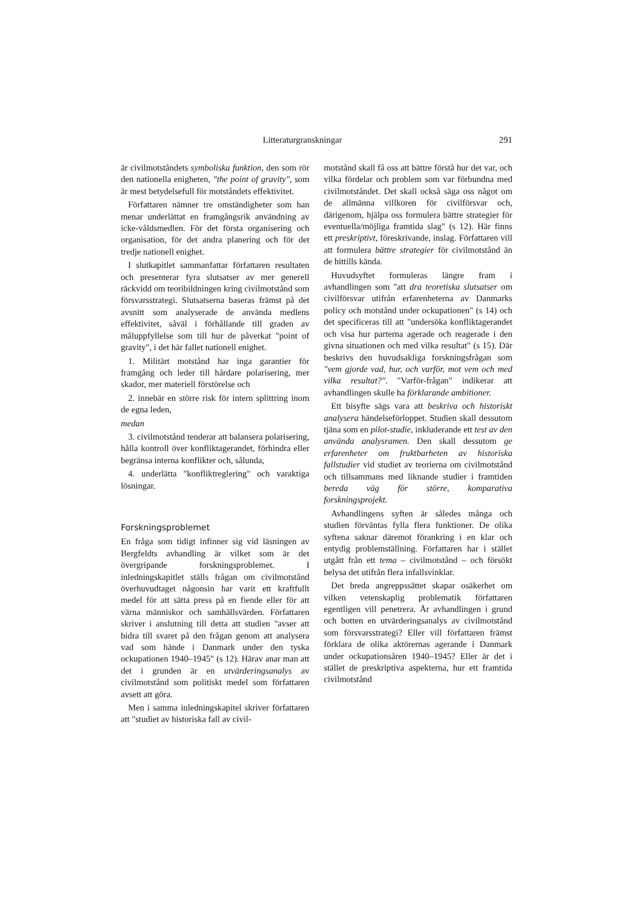Litteraturgranskningar 291
är civilmotståndets symboliska funktion, den som rör den nationella enigheten, "the point of gravity", som är mest betydelsefull för motståndets effektivitet.
Författaren nämner tre omständigheter som han menar underlättat en framgångsrik användning av icke-våldsmedlen. För det första organisering och organisation, för det andra planering och för det tredje nationell enighet.
I slutkapitlet sammanfattar författaren resultaten och presenterar fyra slutsatser av mer generell räckvidd om teoribildningen kring civilmotstånd som försvarsstrategi. Slutsatserna baseras främst på det avsnitt som analyserade de använda medlens effektivitet, såväl i förhållande till graden av måluppfyllelse som till hur de påverkat "point of gravity", i det här fallet nationell enighet.
1. Militärt motstånd har inga garantier för framgång och leder till hårdare polarisering, mer skador, mer materiell förstörelse och
2. innebär en större risk för intern splittring inom de egna leden,
medan
3. civilmotstånd tenderar att balansera polarisering, hålla kontroll över konfliktagerandet, förhindra eller begränsa interna konflikter och, sålunda,
4. underlätta "konfliktreglering" och varaktiga lösningar.
Forskningsproblemet
En fråga som tidigt infinner sig vid läsningen av Bergfeldts avhandling är vilket som är det övergripande forskningsproblemet. I inledningskapitlet ställs frågan om civilmotstånd överhuvudtaget någonsin har varit ett kraftfullt medel för att sätta press på en fiende eller för att värna människor och samhällsvärden. Författaren skriver i anslutning till detta att studien "avser att bidra till svaret på den frågan genom att analysera vad som hände i Danmark under den tyska ockupationen 1940–1945" (s 12). Härav anar man att det i grunden är en utvärderingsanalys av civilmotstånd som politiskt medel som författaren avsett att göra.
Men i samma inledningskapitel skriver författaren att "studiet av historiska fall av civil-
motstånd skall få oss att bättre förstå hur det var, och vilka fördelar och problem som var förbundna med civilmotståndet. Det skall också säga oss något om de allmänna villkoren för civilförsvar och, därigenom, hjälpa oss formulera bättre strategier för eventuella/möjliga framtida slag" (s 12). Här finns ett preskriptivt, föreskrivande, inslag. Författaren vill att formulera bättre strategier för civilmotstånd än de hittills kända.
Huvudsyftet formuleras längre fram i avhandlingen som "att dra teoretiska slutsatser om civilförsvar utifrån erfarenheterna av Danmarks policy och motstånd under ockupationen" (s 14) och det specificeras till att "undersöka konfliktagerandet och visa hur parterna agerade och reagerade i den givna situationen och med vilka resultat" (s 15). Där beskrivs den huvudsakliga forskningsfrågan som "vem gjorde vad, hur, och varför, mot vem och med vilka resultat?". "Varför-frågan" indikerar att avhandlingen skulle ha förklarande ambitioner.
Ett bisyfte sägs vara att beskriva och historiskt analysera händelseförloppet. Studien skall dessutom tjäna som en pilot-studie, inkluderande ett test av den använda analysramen. Den skall dessutom ge erfarenheter om fruktbarheten av historiska fallstudier vid studiet av teorierna om civilmotstånd och tillsammans med liknande studier i framtiden bereda väg för större, komparativa forskningsprojekt.
Avhandlingens syften är således många och studien förväntas fylla flera funktioner. De olika syftena saknar däremot förankring i en klar och entydig problemställning. Författaren har i stället utgått från ett tema – civilmotstånd – och försökt belysa det utifrån flera infallsvinklar.
Det breda angreppssättet skapar osäkerhet om vilken vetenskaplig problematik författaren egentligen vill penetrera. Är avhandlingen i grund och botten en utvärderingsanalys av civilmotstånd som försvarsstrategi? Eller vill författaren främst förklara de olika aktörernas agerande i Danmark under ockupationsåren 1940–1945? Eller är det i stället de preskriptiva aspekterna, hur ett framtida civilmotstånd